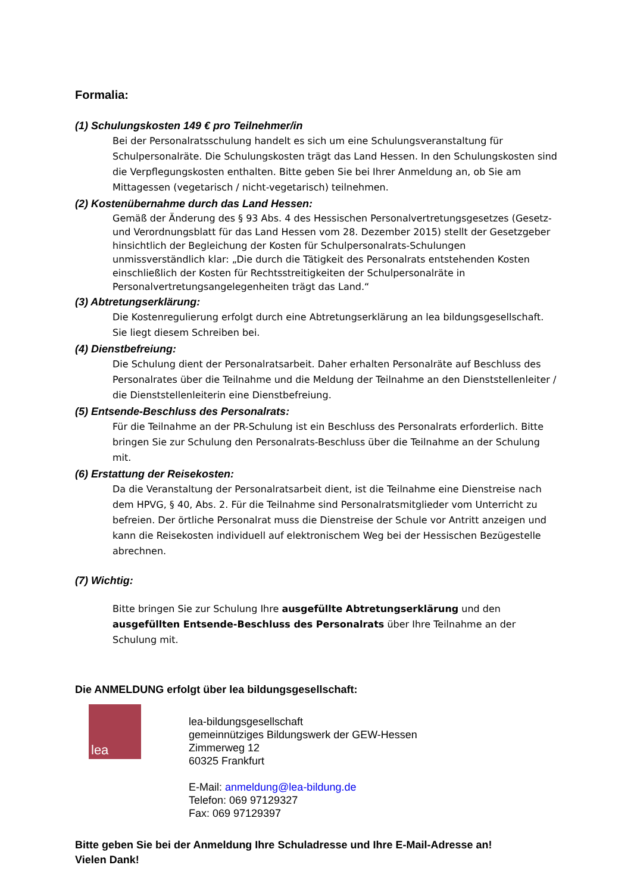Formalia:
(1) Schulungskosten 149 € pro Teilnehmer/in
Bei der Personalratsschulung handelt es sich um eine Schulungsveranstaltung für Schulpersonalräte. Die Schulungskosten trägt das Land Hessen. In den Schulungskosten sind die Verpflegungskosten enthalten. Bitte geben Sie bei Ihrer Anmeldung an, ob Sie am Mittagessen (vegetarisch / nicht-vegetarisch) teilnehmen.
(2) Kostenübernahme durch das Land Hessen:
Gemäß der Änderung des § 93 Abs. 4 des Hessischen Personalvertretungsgesetzes (Gesetz- und Verordnungsblatt für das Land Hessen vom 28. Dezember 2015) stellt der Gesetzgeber hinsichtlich der Begleichung der Kosten für Schulpersonalrats-Schulungen unmissverständlich klar: „Die durch die Tätigkeit des Personalrats entstehenden Kosten einschließlich der Kosten für Rechtsstreitigkeiten der Schulpersonalräte in Personalvertretungsangelegenheiten trägt das Land.“
(3) Abtretungserklärung:
Die Kostenregulierung erfolgt durch eine Abtretungserklärung an lea bildungsgesellschaft. Sie liegt diesem Schreiben bei.
(4) Dienstbefreiung:
Die Schulung dient der Personalratsarbeit. Daher erhalten Personalräte auf Beschluss des Personalrates über die Teilnahme und die Meldung der Teilnahme an den Dienststellenleiter / die Dienststellenleiterin eine Dienstbefreiung.
(5) Entsende-Beschluss des Personalrats:
Für die Teilnahme an der PR-Schulung ist ein Beschluss des Personalrats erforderlich. Bitte bringen Sie zur Schulung den Personalrats-Beschluss über die Teilnahme an der Schulung mit.
(6) Erstattung der Reisekosten:
Da die Veranstaltung der Personalratsarbeit dient, ist die Teilnahme eine Dienstreise nach dem HPVG, § 40, Abs. 2. Für die Teilnahme sind Personalratsmitglieder vom Unterricht zu befreien. Der örtliche Personalrat muss die Dienstreise der Schule vor Antritt anzeigen und kann die Reisekosten individuell auf elektronischem Weg bei der Hessischen Bezügestelle abrechnen.
(7) Wichtig:
Bitte bringen Sie zur Schulung Ihre ausgefüllte Abtretungserklärung und den ausgefüllten Entsende-Beschluss des Personalrats über Ihre Teilnahme an der Schulung mit.
Die ANMELDUNG erfolgt über lea bildungsgesellschaft:
lea
lea-bildungsgesellschaft
gemeinnütziges Bildungswerk der GEW-Hessen
Zimmerweg 12
60325 Frankfurt
E-Mail: anmeldung@lea-bildung.de
Telefon: 069 97129327
Fax: 069 97129397
Bitte geben Sie bei der Anmeldung Ihre Schuladresse und Ihre E-Mail-Adresse an!
Vielen Dank!